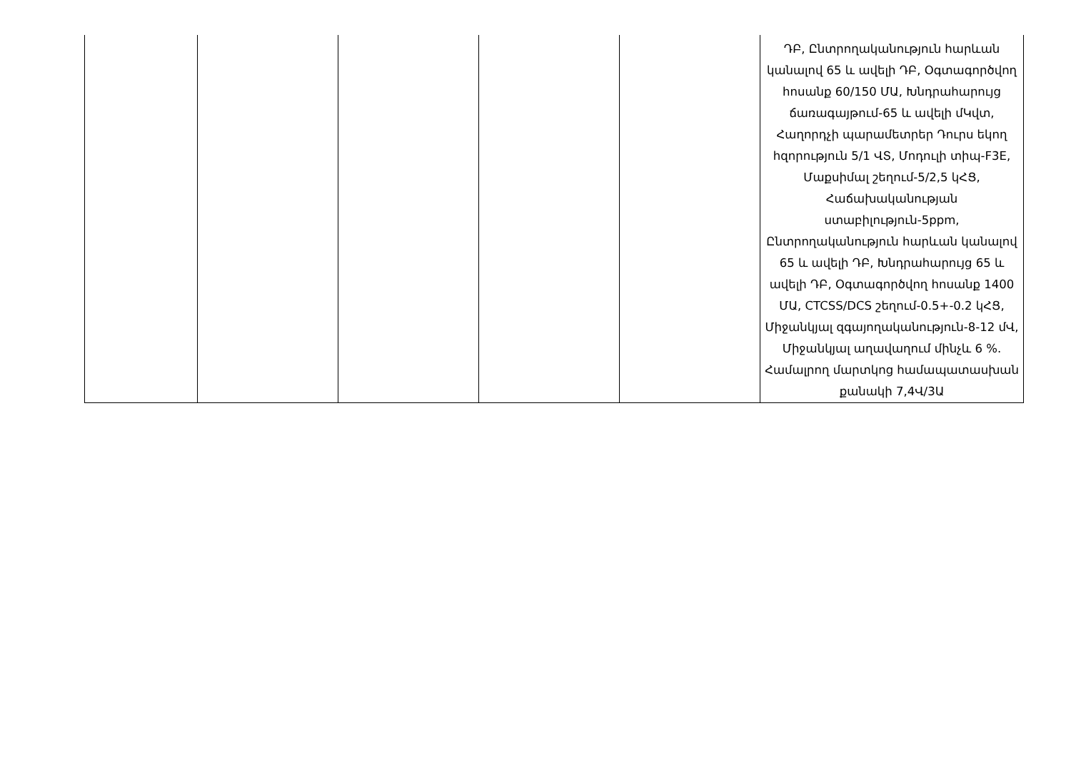| | | | | | ԴԲ, Ընտրողականություն հարևան կանալով 65 և ավելի ԴԲ, Օգտագործվող հոսանք 60/150 ՄԱ, Խնդրահարույց ճառագայթում-65 և ավելի մԿվտ, Հաղորդչի պարամետրեր Դուրս եկող հզորություն 5/1 ՎՏ, Մոդուլի տիպ-F3E, Մաքսիմալ շեղում-5/2,5 կՀՑ, Հաճախականության ստաբիլություն-5ppm, Ընտրողականություն հարևան կանալով 65 և ավելի ԴԲ, Խնդրահարույց 65 և ավելի ԴԲ, Օգտագործվող հոսանք 1400 ՄԱ, CTCSS/DCS շեղում-0.5+-0.2 կՀՑ, Միջանկյալ զգայողականություն-8-12 մՎ, Միջանկյալ աղավաղում մինչև 6 %. Համալրող մարտկոց համապատասխան քանակի 7,4Վ/3Ա |